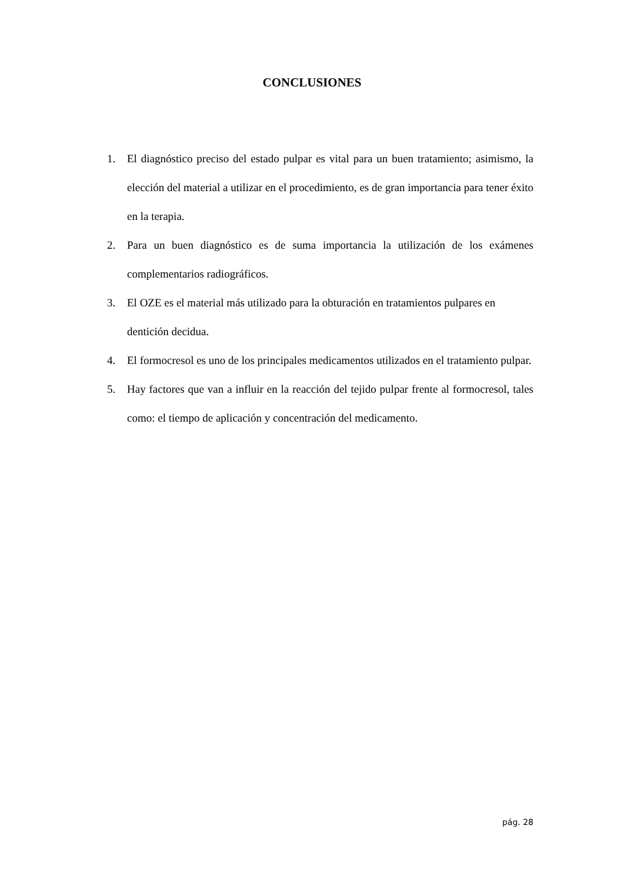CONCLUSIONES
1. El diagnóstico preciso del estado pulpar es vital para un buen tratamiento; asimismo, la elección del material a utilizar en el procedimiento, es de gran importancia para tener éxito en la terapia.
2. Para un buen diagnóstico es de suma importancia la utilización de los exámenes complementarios radiográficos.
3. El OZE es el material más utilizado para la obturación en tratamientos pulpares en dentición decidua.
4. El formocresol es uno de los principales medicamentos utilizados en el tratamiento pulpar.
5. Hay factores que van a influir en la reacción del tejido pulpar frente al formocresol, tales como: el tiempo de aplicación y concentración del medicamento.
pág. 28